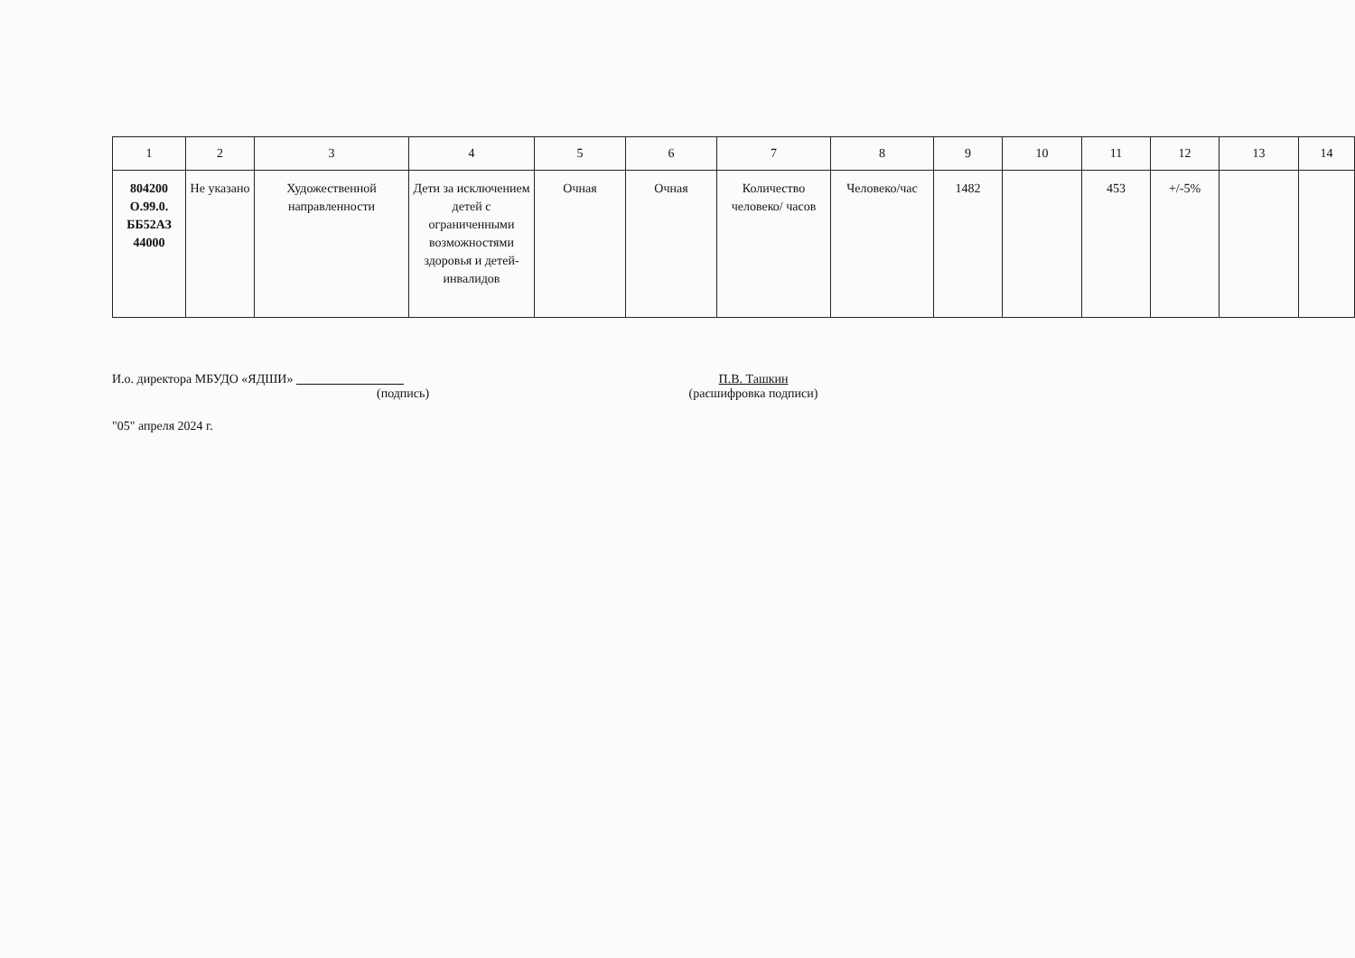| 1 | 2 | 3 | 4 | 5 | 6 | 7 | 8 | 9 | 10 | 11 | 12 | 13 | 14 |
| --- | --- | --- | --- | --- | --- | --- | --- | --- | --- | --- | --- | --- | --- |
| 804200 О.99.0. ББ52АЗ 44000 | Не указано | Художественной направленности | Дети за исключением детей с ограниченными возможностями здоровья и детей-инвалидов | Очная | Очная | Количество человеко/ часов | Человеко/час | 1482 | | 453 | +/-5% | | |
И.о. директора МБУДО «ЯДШИ»
(подпись)
П.В. Ташкин
(расшифровка подписи)
"05" апреля 2024 г.